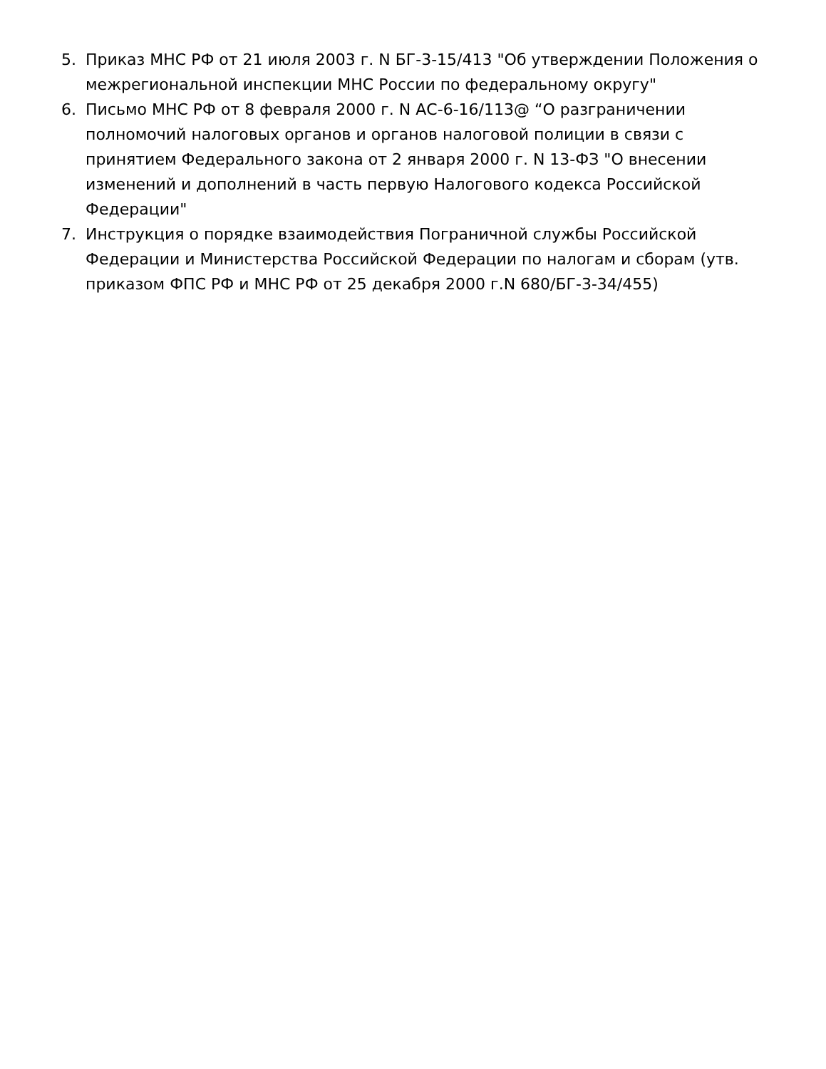5. Приказ МНС РФ от 21 июля 2003 г. N БГ-3-15/413 "Об утверждении Положения о межрегиональной инспекции МНС России по федеральному округу"
6. Письмо МНС РФ от 8 февраля 2000 г. N АС-6-16/113@ “О разграничении полномочий налоговых органов и органов налоговой полиции в связи с принятием Федерального закона от 2 января 2000 г. N 13-ФЗ "О внесении изменений и дополнений в часть первую Налогового кодекса Российской Федерации"
7. Инструкция о порядке взаимодействия Пограничной службы Российской Федерации и Министерства Российской Федерации по налогам и сборам (утв. приказом ФПС РФ и МНС РФ от 25 декабря 2000 г.N 680/БГ-3-34/455)